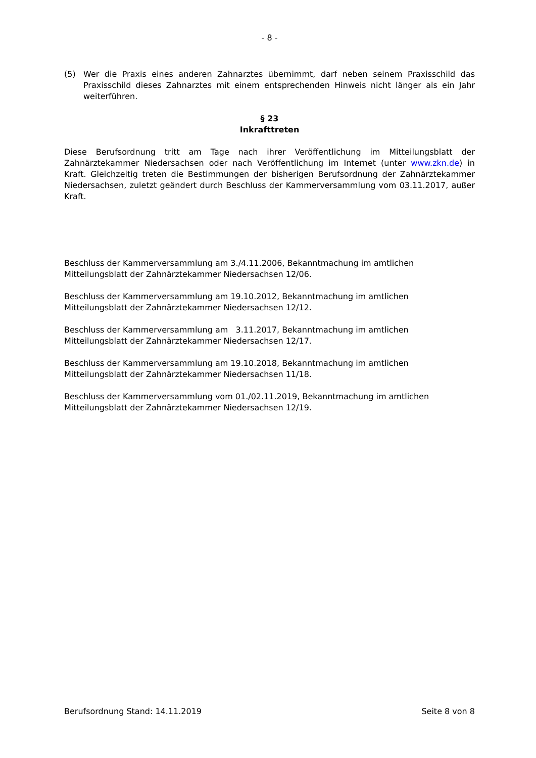- 8 -
(5) Wer die Praxis eines anderen Zahnarztes übernimmt, darf neben seinem Praxisschild das Praxisschild dieses Zahnarztes mit einem entsprechenden Hinweis nicht länger als ein Jahr weiterführen.
§ 23
Inkrafttreten
Diese Berufsordnung tritt am Tage nach ihrer Veröffentlichung im Mitteilungsblatt der Zahnärztekammer Niedersachsen oder nach Veröffentlichung im Internet (unter www.zkn.de) in Kraft. Gleichzeitig treten die Bestimmungen der bisherigen Berufsordnung der Zahnärztekammer Niedersachsen, zuletzt geändert durch Beschluss der Kammerversammlung vom 03.11.2017, außer Kraft.
Beschluss der Kammerversammlung am 3./4.11.2006, Bekanntmachung im amtlichen
Mitteilungsblatt der Zahnärztekammer Niedersachsen 12/06.
Beschluss der Kammerversammlung am 19.10.2012, Bekanntmachung im amtlichen
Mitteilungsblatt der Zahnärztekammer Niedersachsen 12/12.
Beschluss der Kammerversammlung am 3.11.2017, Bekanntmachung im amtlichen
Mitteilungsblatt der Zahnärztekammer Niedersachsen 12/17.
Beschluss der Kammerversammlung am 19.10.2018, Bekanntmachung im amtlichen
Mitteilungsblatt der Zahnärztekammer Niedersachsen 11/18.
Beschluss der Kammerversammlung vom 01./02.11.2019, Bekanntmachung im amtlichen
Mitteilungsblatt der Zahnärztekammer Niedersachsen 12/19.
Berufsordnung Stand: 14.11.2019 Seite 8 von 8